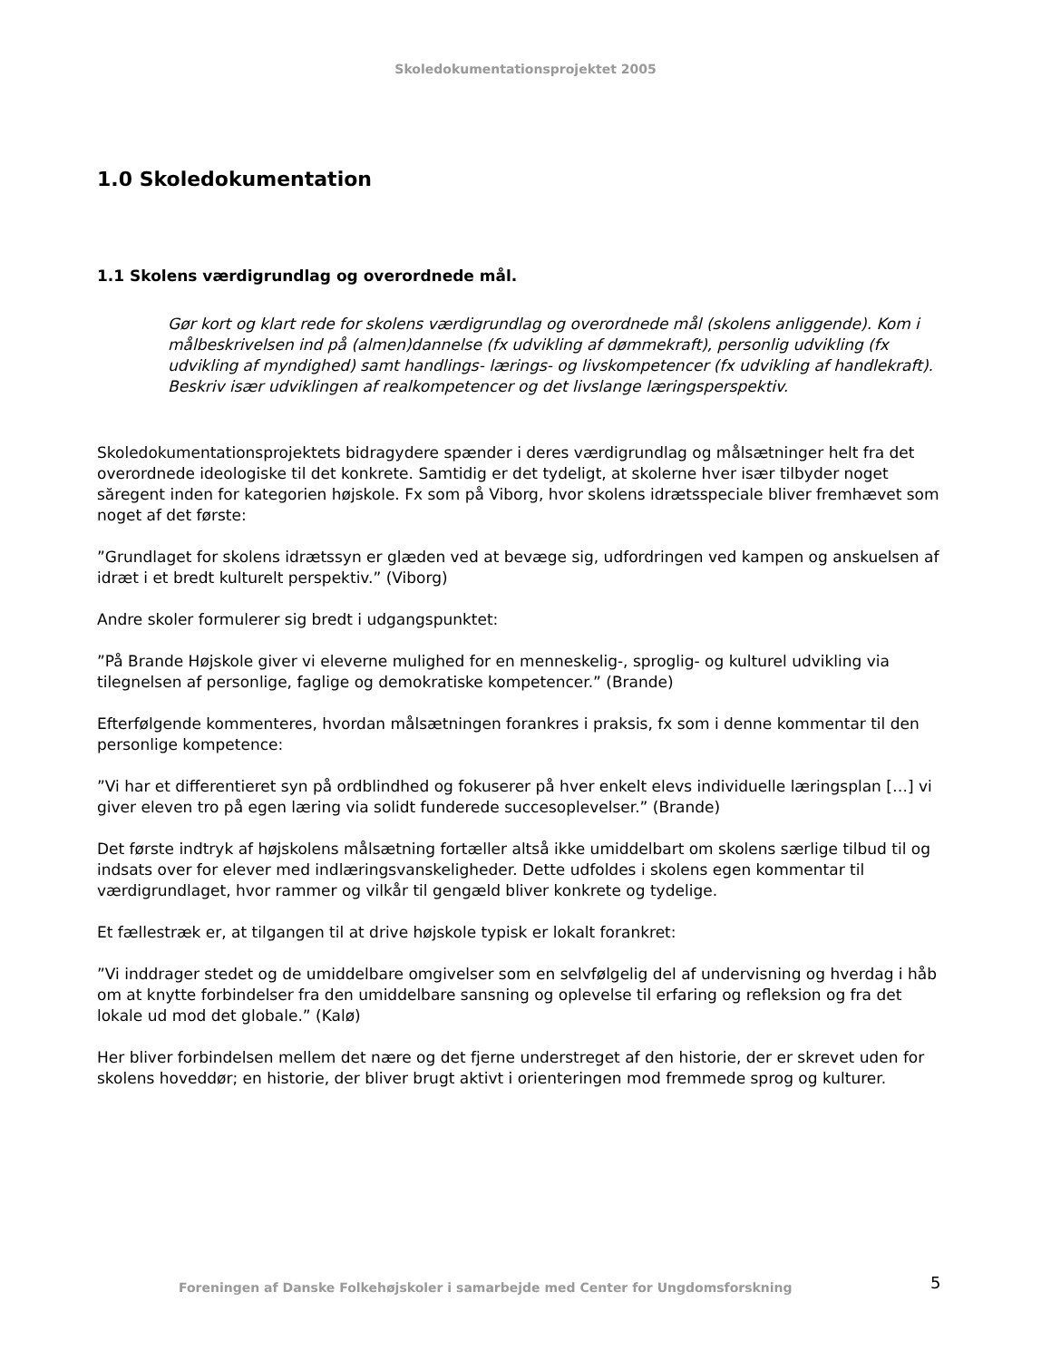Skoledokumentationsprojektet 2005
1.0 Skoledokumentation
1.1 Skolens værdigrundlag og overordnede mål.
Gør kort og klart rede for skolens værdigrundlag og overordnede mål (skolens anliggende). Kom i målbeskrivelsen ind på (almen)dannelse (fx udvikling af dømmekraft), personlig udvikling (fx udvikling af myndighed) samt handlings- lærings- og livskompetencer (fx udvikling af handlekraft). Beskriv især udviklingen af realkompetencer og det livslange læringsperspektiv.
Skoledokumentationsprojektets bidragydere spænder i deres værdigrundlag og målsætninger helt fra det overordnede ideologiske til det konkrete. Samtidig er det tydeligt, at skolerne hver især tilbyder noget săregent inden for kategorien højskole. Fx som på Viborg, hvor skolens idrætsspeciale bliver fremhævet som noget af det første:
”Grundlaget for skolens idrætssyn er glæden ved at bevæge sig, udfordringen ved kampen og anskuelsen af idræt i et bredt kulturelt perspektiv.” (Viborg)
Andre skoler formulerer sig bredt i udgangspunktet:
”På Brande Højskole giver vi eleverne mulighed for en menneskelig-, sproglig- og kulturel udvikling via tilegnelsen af personlige, faglige og demokratiske kompetencer.” (Brande)
Efterfølgende kommenteres, hvordan målsætningen forankres i praksis, fx som i denne kommentar til den personlige kompetence:
”Vi har et differentieret syn på ordblindhed og fokuserer på hver enkelt elevs individuelle læringsplan […] vi giver eleven tro på egen læring via solidt funderede succesoplevelser.” (Brande)
Det første indtryk af højskolens målsætning fortæller altså ikke umiddelbart om skolens særlige tilbud til og indsats over for elever med indlæringsvanskeligheder. Dette udfoldes i skolens egen kommentar til værdigrundlaget, hvor rammer og vilkår til gengæld bliver konkrete og tydelige.
Et fællestræk er, at tilgangen til at drive højskole typisk er lokalt forankret:
”Vi inddrager stedet og de umiddelbare omgivelser som en selvfølgelig del af undervisning og hverdag i håb om at knytte forbindelser fra den umiddelbare sansning og oplevelse til erfaring og refleksion og fra det lokale ud mod det globale.” (Kalø)
Her bliver forbindelsen mellem det nære og det fjerne understreget af den historie, der er skrevet uden for skolens hoveddør; en historie, der bliver brugt aktivt i orienteringen mod fremmede sprog og kulturer.
Foreningen af Danske Folkehøjskoler i samarbejde med Center for Ungdomsforskning
5